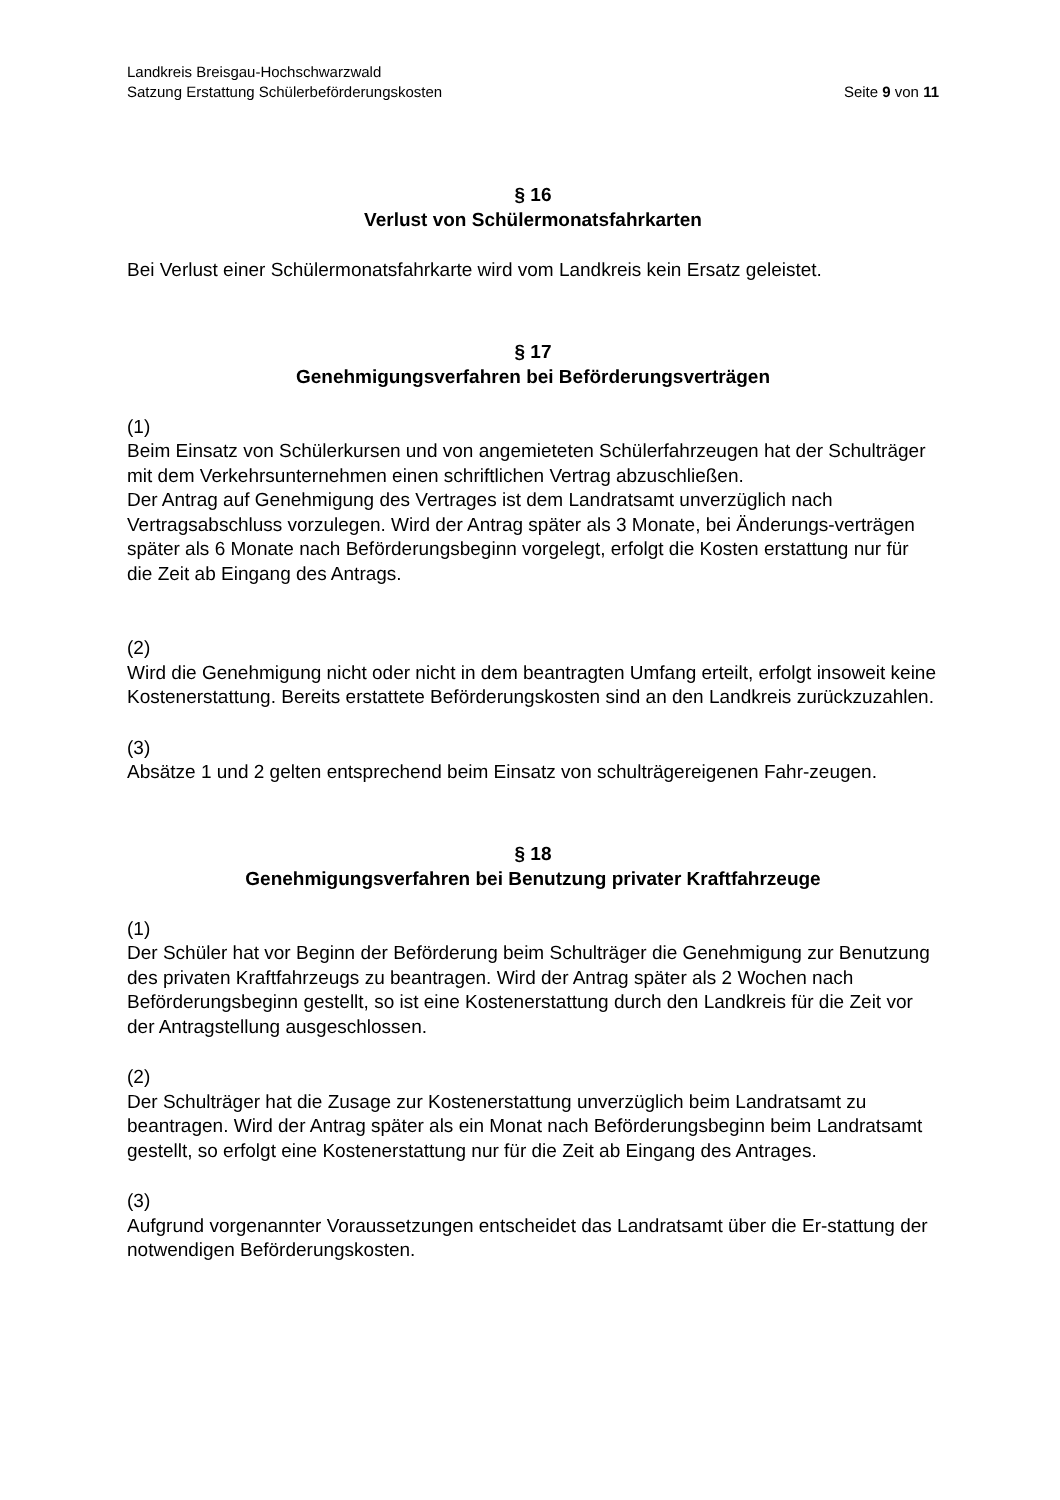Landkreis Breisgau-Hochschwarzwald
Satzung Erstattung Schülerbeförderungskosten Seite 9 von 11
§ 16
Verlust von Schülermonatsfahrkarten
Bei Verlust einer Schülermonatsfahrkarte wird vom Landkreis kein Ersatz geleistet.
§ 17
Genehmigungsverfahren bei Beförderungsverträgen
(1)
Beim Einsatz von Schülerkursen und von angemieteten Schülerfahrzeugen hat der Schulträger mit dem Verkehrsunternehmen einen schriftlichen Vertrag abzuschließen.
Der Antrag auf Genehmigung des Vertrages ist dem Landratsamt unverzüglich nach Vertragsabschluss vorzulegen. Wird der Antrag später als 3 Monate, bei Änderungs-verträgen später als 6 Monate nach Beförderungsbeginn vorgelegt, erfolgt die Kosten erstattung nur für die Zeit ab Eingang des Antrags.
(2)
Wird die Genehmigung nicht oder nicht in dem beantragten Umfang erteilt, erfolgt insoweit keine Kostenerstattung. Bereits erstattete Beförderungskosten sind an den Landkreis zurückzuzahlen.
(3)
Absätze 1 und 2 gelten entsprechend beim Einsatz von schulträgereigenen Fahr-zeugen.
§ 18
Genehmigungsverfahren bei Benutzung privater Kraftfahrzeuge
(1)
Der Schüler hat vor Beginn der Beförderung beim Schulträger die Genehmigung zur Benutzung des privaten Kraftfahrzeugs zu beantragen. Wird der Antrag später als 2 Wochen nach Beförderungsbeginn gestellt, so ist eine Kostenerstattung durch den Landkreis für die Zeit vor der Antragstellung ausgeschlossen.
(2)
Der Schulträger hat die Zusage zur Kostenerstattung unverzüglich beim Landratsamt zu beantragen. Wird der Antrag später als ein Monat nach Beförderungsbeginn beim Landratsamt gestellt, so erfolgt eine Kostenerstattung nur für die Zeit ab Eingang des Antrages.
(3)
Aufgrund vorgenannter Voraussetzungen entscheidet das Landratsamt über die Er-stattung der notwendigen Beförderungskosten.